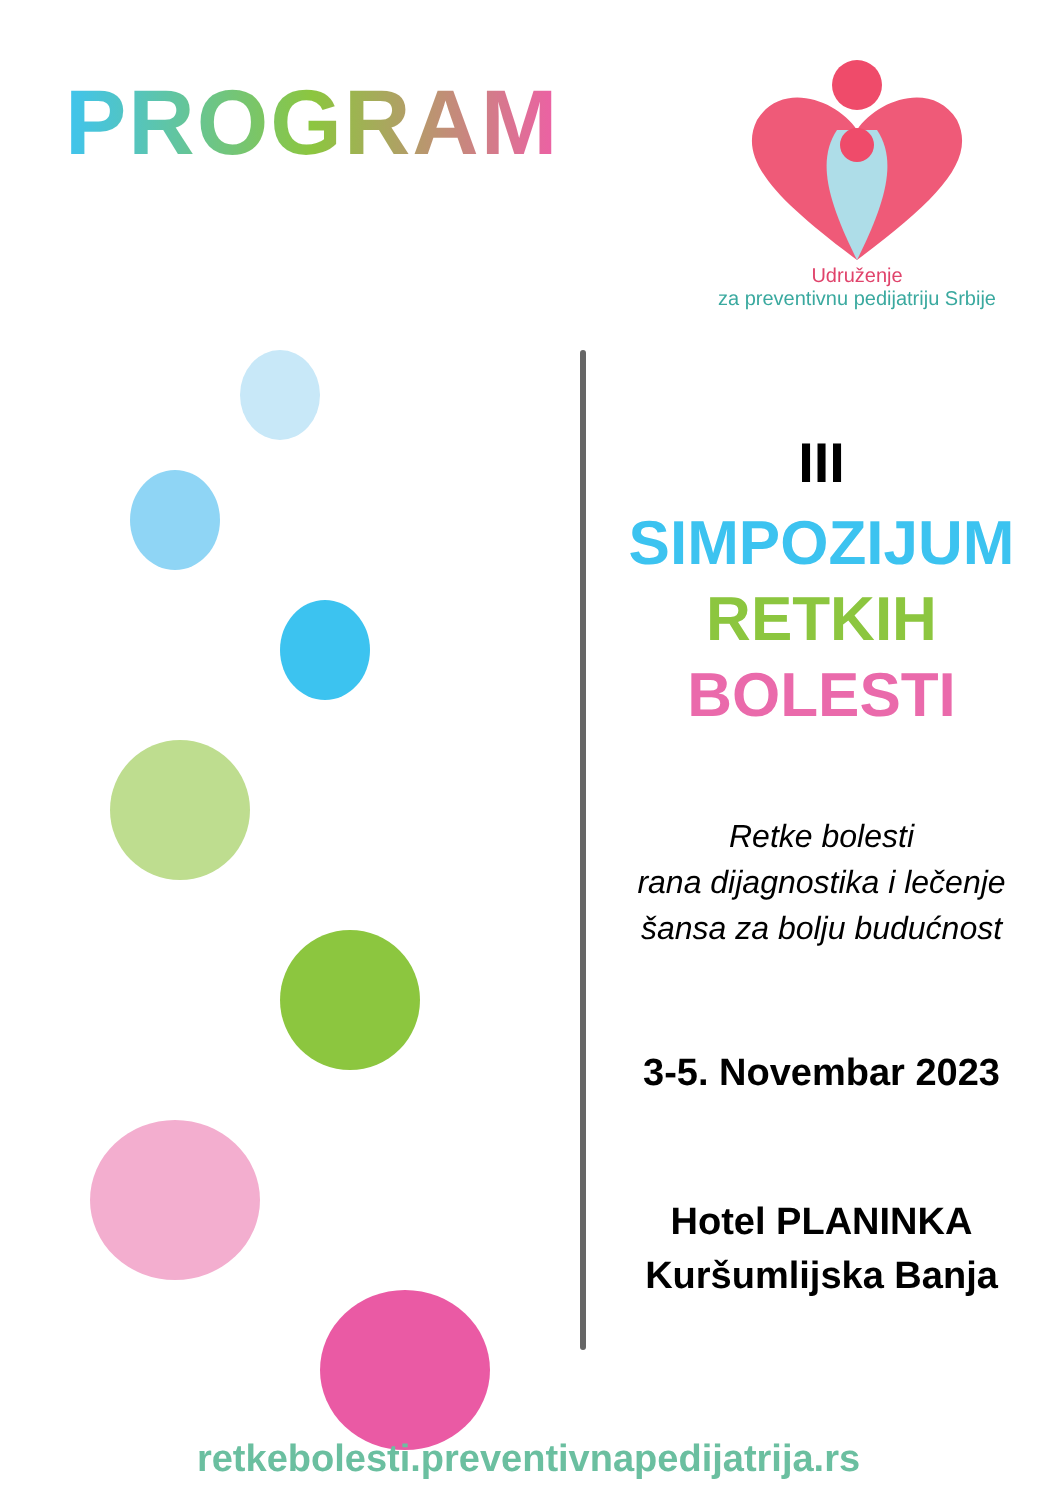PROGRAM
Udruženje
za preventivnu pedijatriju Srbije
III
SIMPOZIJUM
RETKIH
BOLESTI
Retke bolesti
rana dijagnostika i lečenje
šansa za bolju budućnost
3-5. Novembar 2023
Hotel PLANINKA
Kuršumlijska Banja
retkebolesti.preventivnapedijatrija.rs